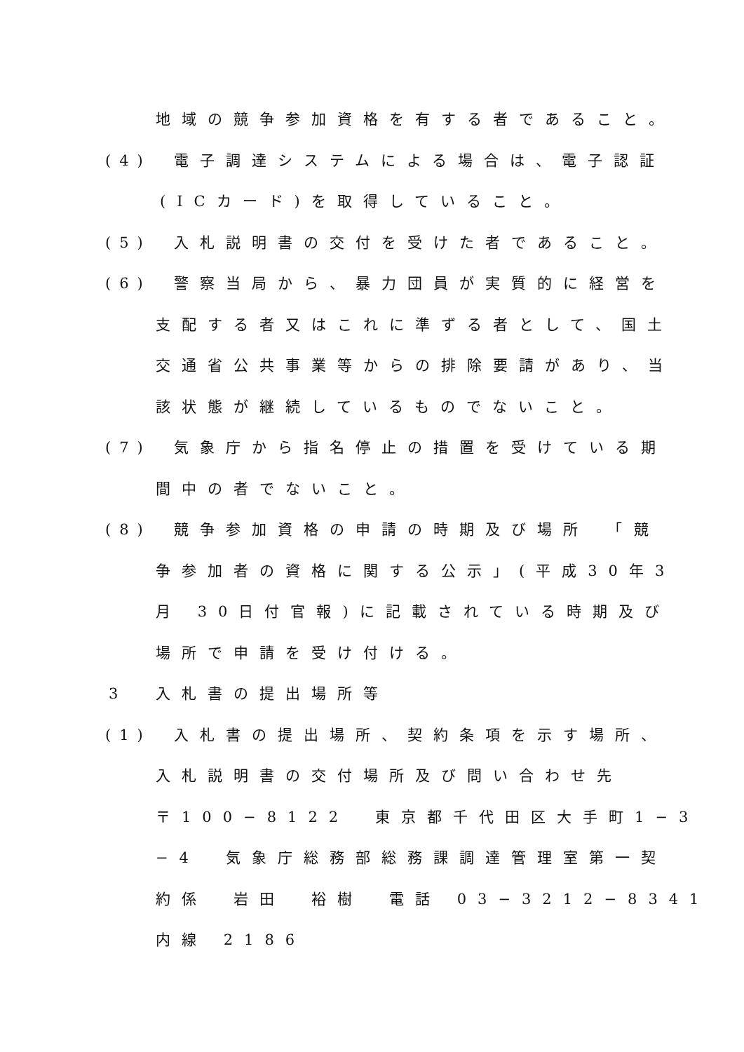地域の競争参加資格を有する者であること。
(4) 電子調達システムによる場合は、電子認証
(ICカード)を取得していること。
(5) 入札説明書の交付を受けた者であること。
(6) 警察当局から、暴力団員が実質的に経営を
支配する者又はこれに準ずる者として、国土
交通省公共事業等からの排除要請があり、当
該状態が継続しているものでないこと。
(7) 気象庁から指名停止の措置を受けている期
間中の者でないこと。
(8) 競争参加資格の申請の時期及び場所　「競
争参加者の資格に関する公示」(平成30年3
月 30日付官報)に記載されている時期及び
場所で申請を受け付ける。
3 入札書の提出場所等
(1) 入札書の提出場所、契約条項を示す場所、
入札説明書の交付場所及び問い合わせ先
〒100−8122　東京都千代田区大手町1−3
−4　気象庁総務部総務課調達管理室第一契
約係　岩田　裕樹　電話 03−3212−8341
内線 2186